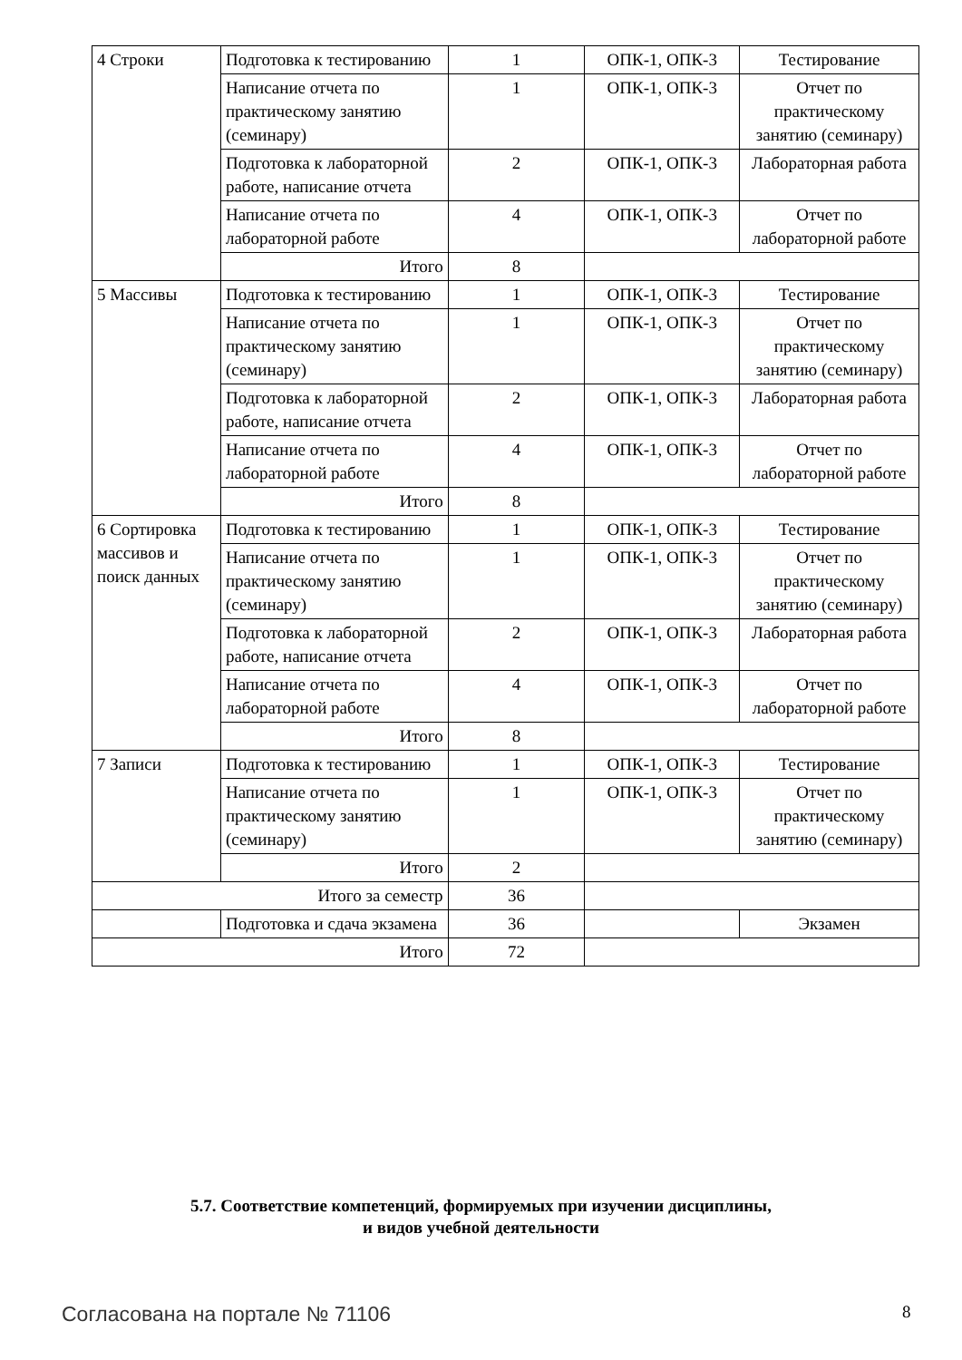| 4 Строки | Подготовка к тестированию | 1 | ОПК-1, ОПК-3 | Тестирование |
| | Написание отчета по практическому занятию (семинару) | 1 | ОПК-1, ОПК-3 | Отчет по практическому занятию (семинару) |
| | Подготовка к лабораторной работе, написание отчета | 2 | ОПК-1, ОПК-3 | Лабораторная работа |
| | Написание отчета по лабораторной работе | 4 | ОПК-1, ОПК-3 | Отчет по лабораторной работе |
| | Итого | 8 | | |
| 5 Массивы | Подготовка к тестированию | 1 | ОПК-1, ОПК-3 | Тестирование |
| | Написание отчета по практическому занятию (семинару) | 1 | ОПК-1, ОПК-3 | Отчет по практическому занятию (семинару) |
| | Подготовка к лабораторной работе, написание отчета | 2 | ОПК-1, ОПК-3 | Лабораторная работа |
| | Написание отчета по лабораторной работе | 4 | ОПК-1, ОПК-3 | Отчет по лабораторной работе |
| | Итого | 8 | | |
| 6 Сортировка массивов и поиск данных | Подготовка к тестированию | 1 | ОПК-1, ОПК-3 | Тестирование |
| | Написание отчета по практическому занятию (семинару) | 1 | ОПК-1, ОПК-3 | Отчет по практическому занятию (семинару) |
| | Подготовка к лабораторной работе, написание отчета | 2 | ОПК-1, ОПК-3 | Лабораторная работа |
| | Написание отчета по лабораторной работе | 4 | ОПК-1, ОПК-3 | Отчет по лабораторной работе |
| | Итого | 8 | | |
| 7 Записи | Подготовка к тестированию | 1 | ОПК-1, ОПК-3 | Тестирование |
| | Написание отчета по практическому занятию (семинару) | 1 | ОПК-1, ОПК-3 | Отчет по практическому занятию (семинару) |
| | Итого | 2 | | |
| Итого за семестр | | 36 | | |
| | Подготовка и сдача экзамена | 36 | | Экзамен |
| Итого | | 72 | | |
5.7. Соответствие компетенций, формируемых при изучении дисциплины,
и видов учебной деятельности
Согласована на портале № 71106 8